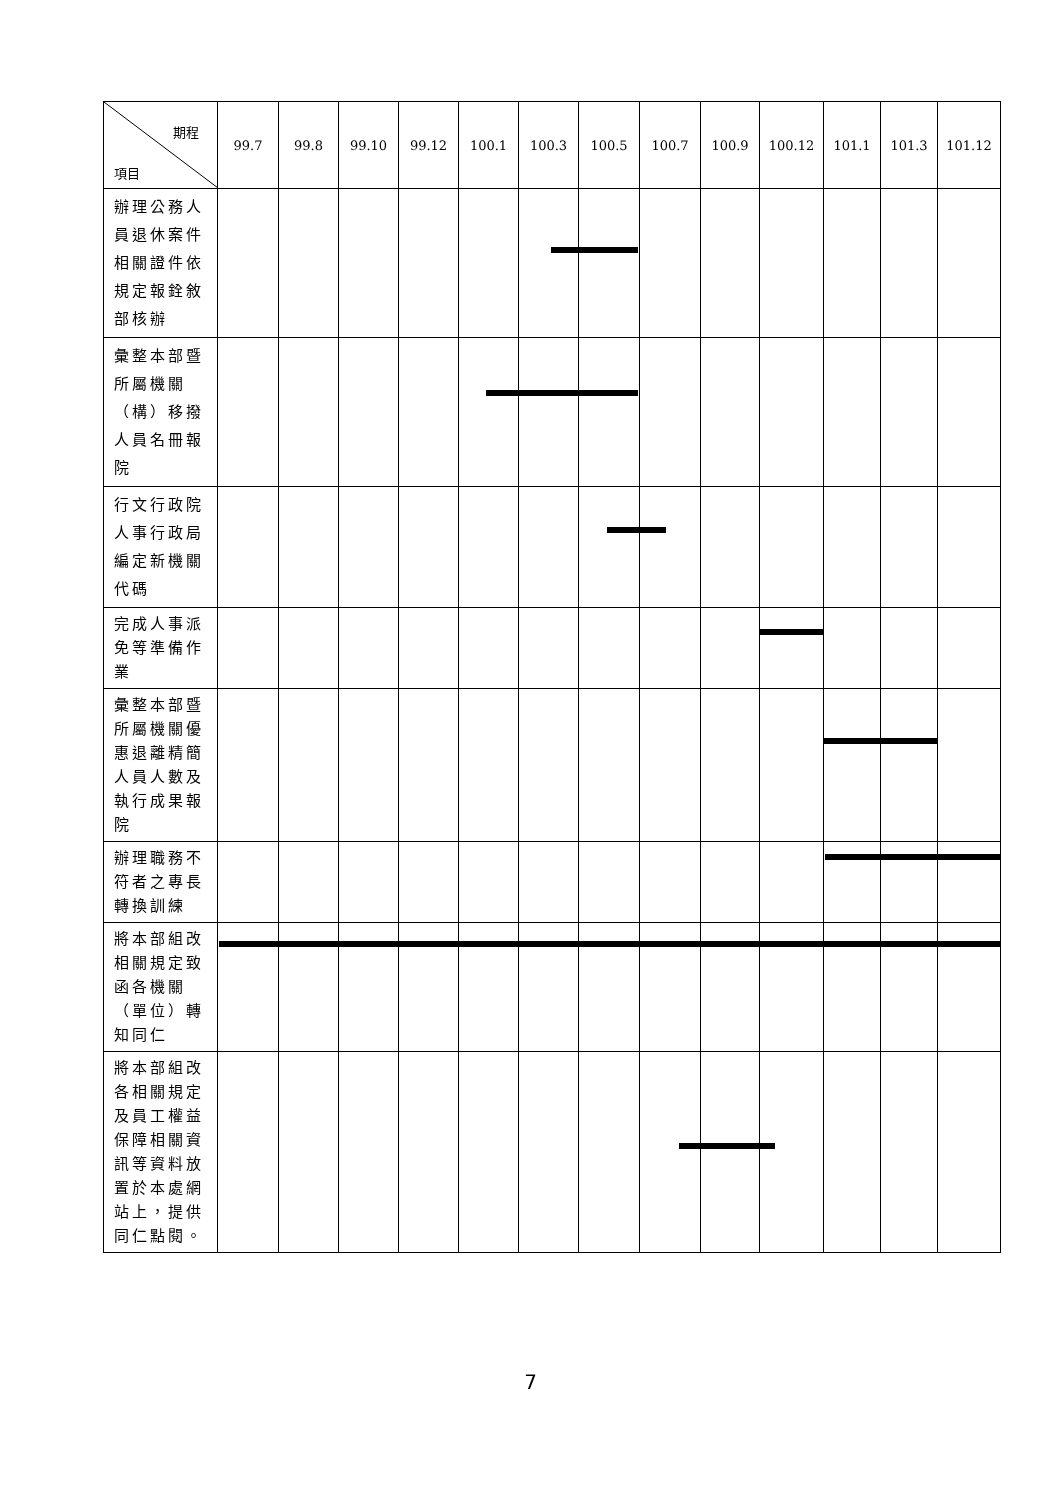| 期程 項目 | 99.7 | 99.8 | 99.10 | 99.12 | 100.1 | 100.3 | 100.5 | 100.7 | 100.9 | 100.12 | 101.1 | 101.3 | 101.12 |
| --- | --- | --- | --- | --- | --- | --- | --- | --- | --- | --- | --- | --- | --- |
| 辦理公務人員退休案件相關證件依規定報銓敘部核辦 | | | | | | | | | | | | | |
| 彙整本部暨所屬機關（構）移撥人員名冊報院 | | | | | | | | | | | | | |
| 行文行政院人事行政局編定新機關代碼 | | | | | | | | | | | | | |
| 完成人事派免等準備作業 | | | | | | | | | | | | | |
| 彙整本部暨所屬機關優惠退離精簡人員人數及執行成果報院 | | | | | | | | | | | | | |
| 辦理職務不符者之專長轉換訓練 | | | | | | | | | | | | | |
| 將本部組改相關規定致函各機關（單位）轉知同仁 | | | | | | | | | | | | | |
| 將本部組改各相關規定及員工權益保障相關資訊等資料放置於本處網站上，提供同仁點閱。 | | | | | | | | | | | | | |
7